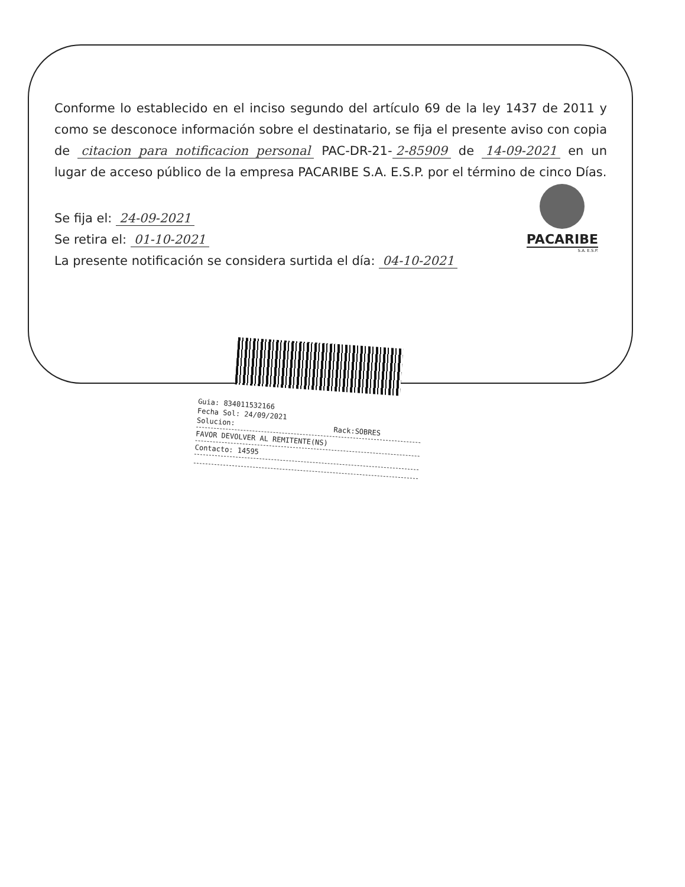Conforme lo establecido en el inciso segundo del artículo 69 de la ley 1437 de 2011 y como se desconoce información sobre el destinatario, se fija el presente aviso con copia de citacion para notificacion personal PAC-DR-21- 2-85909 de 14-09-2021 en un lugar de acceso público de la empresa PACARIBE S.A. E.S.P. por el término de cinco Días.
PACARIBE
S.A. E.S.P.
Se fija el: 24-09-2021
Se retira el: 01-10-2021
La presente notificación se considera surtida el día: 04-10-2021
Guia: 834011532166
Fecha Sol: 24/09/2021
Solucion: Rack:SOBRES
FAVOR DEVOLVER AL REMITENTE(NS)
Contacto: 14595